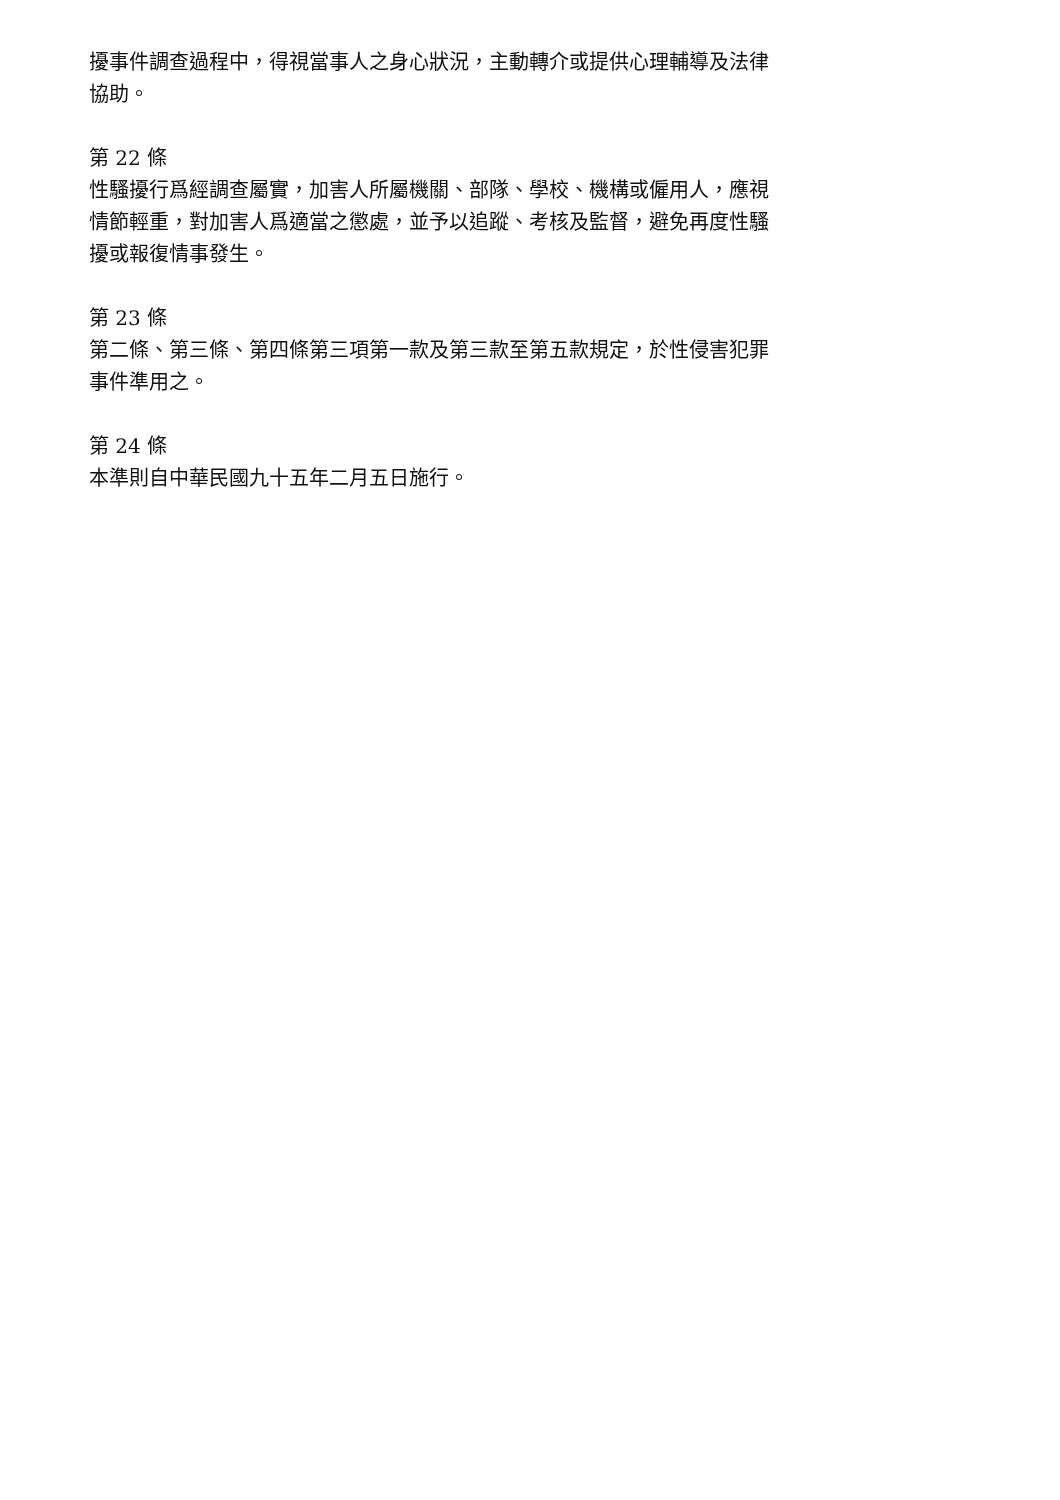擾事件調查過程中，得視當事人之身心狀況，主動轉介或提供心理輔導及法律協助。
第 22 條
性騷擾行爲經調查屬實，加害人所屬機關、部隊、學校、機構或僱用人，應視情節輕重，對加害人爲適當之懲處，並予以追蹤、考核及監督，避免再度性騷擾或報復情事發生。
第 23 條
第二條、第三條、第四條第三項第一款及第三款至第五款規定，於性侵害犯罪事件準用之。
第 24 條
本準則自中華民國九十五年二月五日施行。